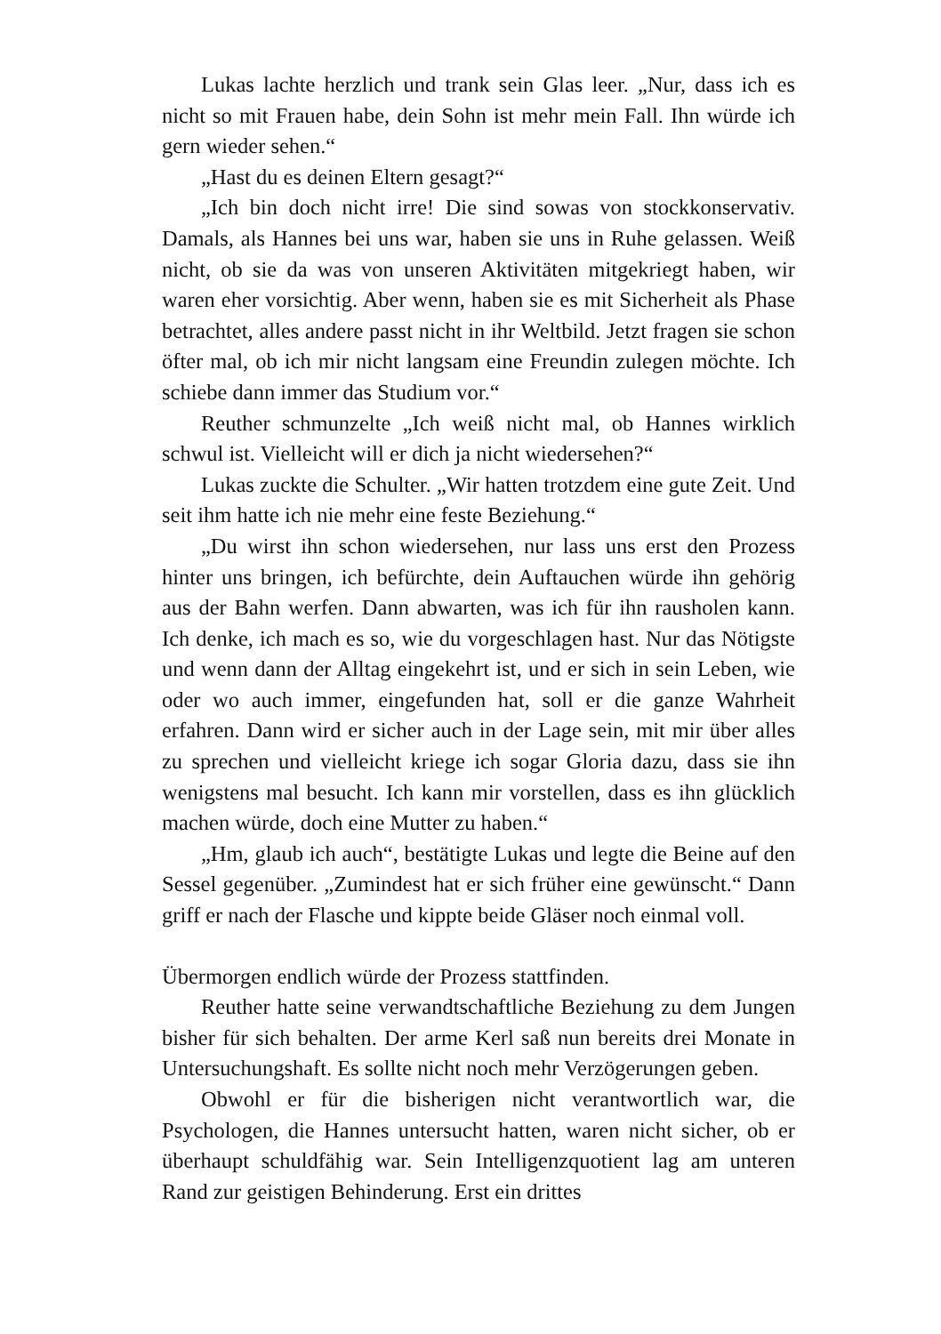Lukas lachte herzlich und trank sein Glas leer. „Nur, dass ich es nicht so mit Frauen habe, dein Sohn ist mehr mein Fall. Ihn würde ich gern wieder sehen.“
„Hast du es deinen Eltern gesagt?“
„Ich bin doch nicht irre! Die sind sowas von stockkonservativ. Damals, als Hannes bei uns war, haben sie uns in Ruhe gelassen. Weiß nicht, ob sie da was von unseren Aktivitäten mitgekriegt haben, wir waren eher vorsichtig. Aber wenn, haben sie es mit Sicherheit als Phase betrachtet, alles andere passt nicht in ihr Weltbild. Jetzt fragen sie schon öfter mal, ob ich mir nicht langsam eine Freundin zulegen möchte. Ich schiebe dann immer das Studium vor.“
Reuther schmunzelte „Ich weiß nicht mal, ob Hannes wirklich schwul ist. Vielleicht will er dich ja nicht wiedersehen?“
Lukas zuckte die Schulter. „Wir hatten trotzdem eine gute Zeit. Und seit ihm hatte ich nie mehr eine feste Beziehung.“
„Du wirst ihn schon wiedersehen, nur lass uns erst den Prozess hinter uns bringen, ich befürchte, dein Auftauchen würde ihn gehörig aus der Bahn werfen. Dann abwarten, was ich für ihn rausholen kann. Ich denke, ich mach es so, wie du vorgeschlagen hast. Nur das Nötigste und wenn dann der Alltag eingekehrt ist, und er sich in sein Leben, wie oder wo auch immer, eingefunden hat, soll er die ganze Wahrheit erfahren. Dann wird er sicher auch in der Lage sein, mit mir über alles zu sprechen und vielleicht kriege ich sogar Gloria dazu, dass sie ihn wenigstens mal besucht. Ich kann mir vorstellen, dass es ihn glücklich machen würde, doch eine Mutter zu haben.“
„Hm, glaub ich auch“, bestätigte Lukas und legte die Beine auf den Sessel gegenüber. „Zumindest hat er sich früher eine gewünscht.“ Dann griff er nach der Flasche und kippte beide Gläser noch einmal voll.
Übermorgen endlich würde der Prozess stattfinden.
Reuther hatte seine verwandtschaftliche Beziehung zu dem Jungen bisher für sich behalten. Der arme Kerl saß nun bereits drei Monate in Untersuchungshaft. Es sollte nicht noch mehr Verzögerungen geben.
Obwohl er für die bisherigen nicht verantwortlich war, die Psychologen, die Hannes untersucht hatten, waren nicht sicher, ob er überhaupt schuldfähig war. Sein Intelligenzquotient lag am unteren Rand zur geistigen Behinderung. Erst ein drittes